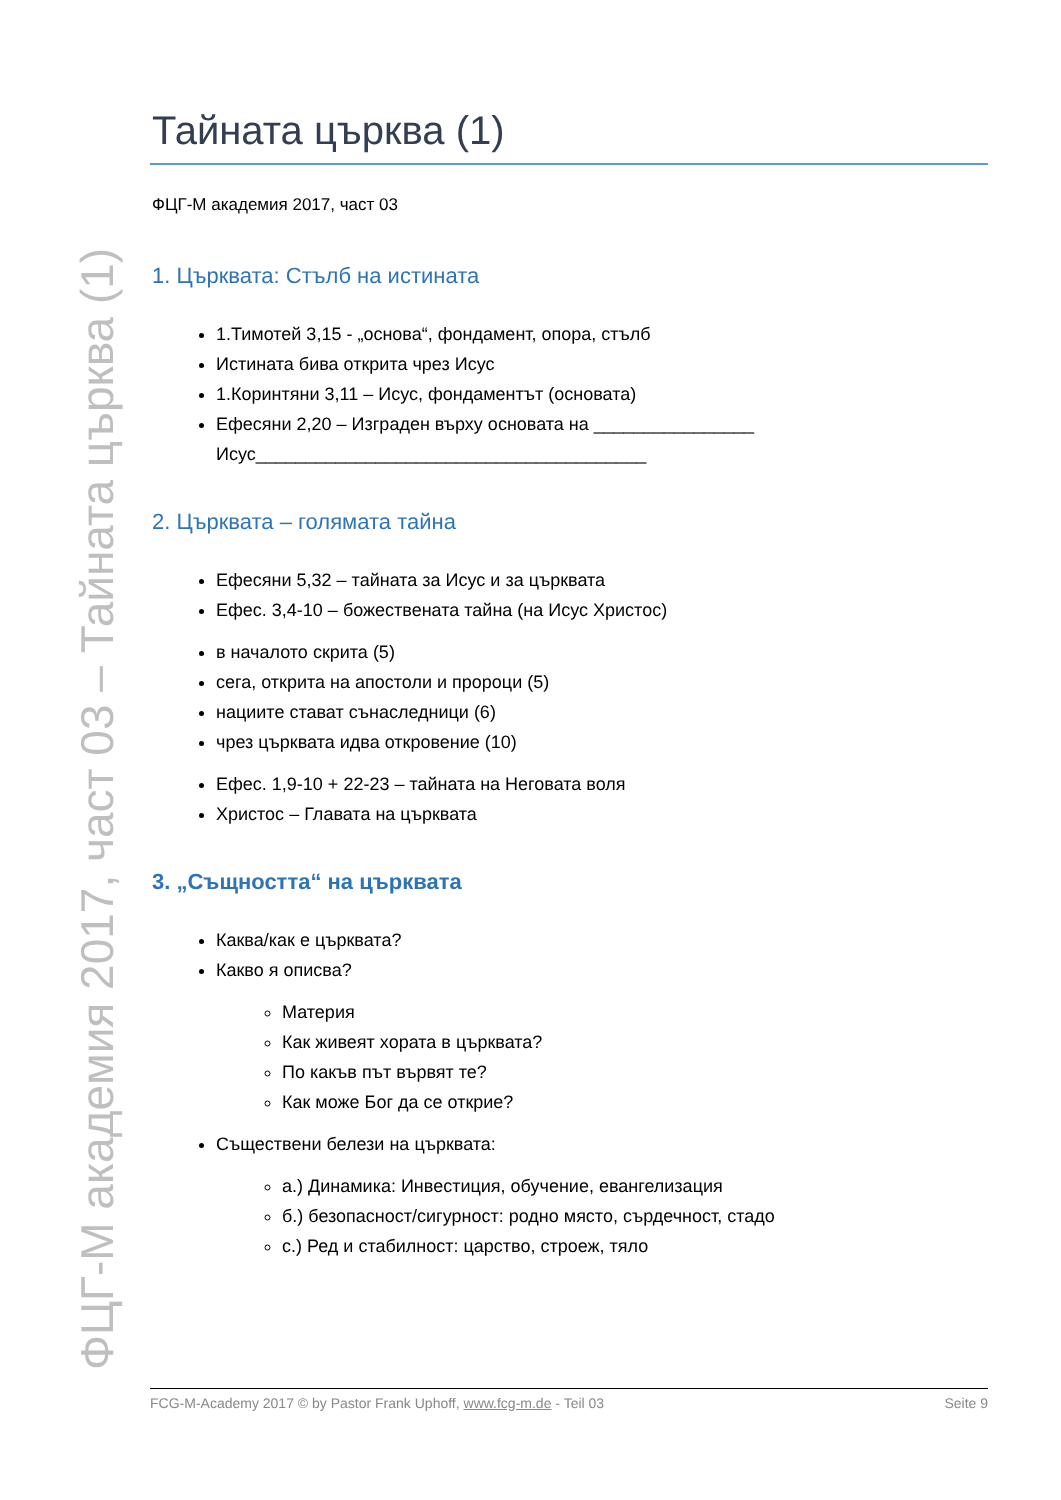Тайната църква (1)
ФЦГ-М академия 2017, част 03
1. Църквата: Стълб на истината
1.Тимотей 3,15 - „основа“, фондамент, опора, стълб
Истината бива открита чрез Исус
1.Коринтяни 3,11 – Исус, фондаментът (основата)
Ефесяни 2,20 – Изграден върху основата на ________________
Исус_______________________________________
2. Църквата – голямата тайна
Ефесяни 5,32 – тайната за Исус и за църквата
Ефес. 3,4-10 – божествената тайна (на Исус Христос)
в началото скрита (5)
сега, открита на апостоли и пророци (5)
нациите стават сънаследници (6)
чрез църквата идва откровение (10)
Ефес. 1,9-10 + 22-23 – тайната на Неговата воля
Христос – Главата на църквата
3. „Същността“ на църквата
Каква/как е църквата?
Какво я описва?
Материя
Как живеят хората в църквата?
По какъв път вървят те?
Как може Бог да се открие?
Съществени белези на църквата:
а.) Динамика: Инвестиция, обучение, евангелизация
б.) безопасност/сигурност: родно място, сърдечност, стадо
с.) Ред и стабилност: царство, строеж, тяло
ФЦГ-М академия 2017, част 03 – Тайната църква (1) FCG-M-Academy 2017 © by Pastor Frank Uphoff, www.fcg-m.de - Teil 03 Seite 9